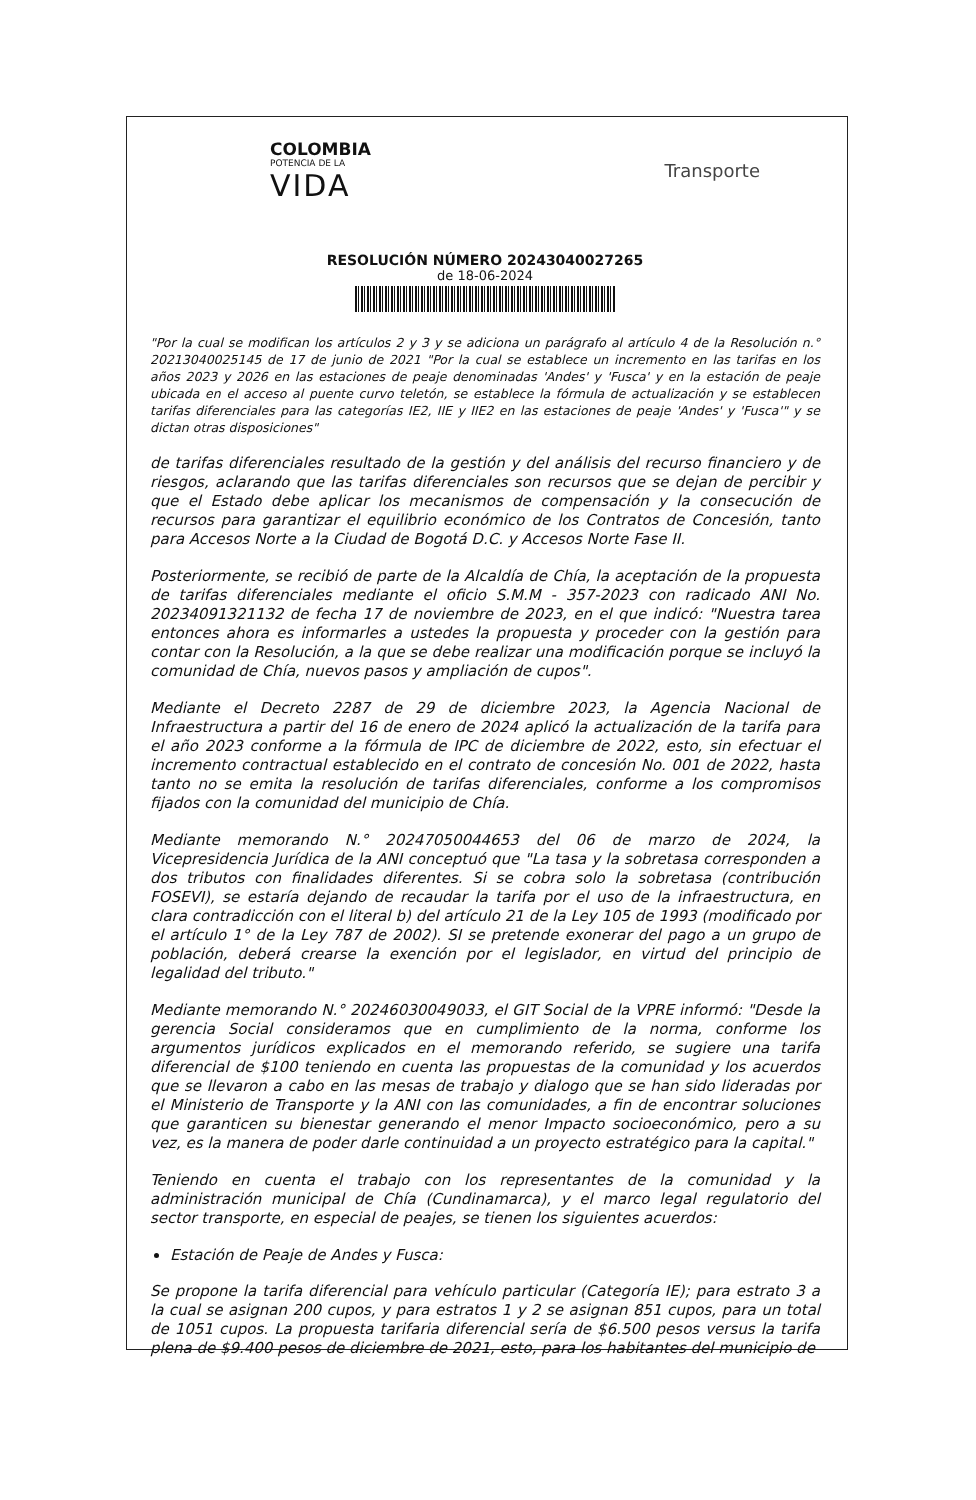COLOMBIA
POTENCIA DE LA
VIDA
Transporte
RESOLUCIÓN NÚMERO 20243040027265
de 18-06-2024
"Por la cual se modifican los artículos 2 y 3 y se adiciona un parágrafo al artículo 4 de la Resolución n.° 20213040025145 de 17 de junio de 2021 "Por la cual se establece un incremento en las tarifas en los años 2023 y 2026 en las estaciones de peaje denominadas 'Andes' y 'Fusca' y en la estación de peaje ubicada en el acceso al puente curvo teletón, se establece la fórmula de actualización y se establecen tarifas diferenciales para las categorías IE2, IIE y IIE2 en las estaciones de peaje 'Andes' y 'Fusca'" y se dictan otras disposiciones"
de tarifas diferenciales resultado de la gestión y del análisis del recurso financiero y de riesgos, aclarando que las tarifas diferenciales son recursos que se dejan de percibir y que el Estado debe aplicar los mecanismos de compensación y la consecución de recursos para garantizar el equilibrio económico de los Contratos de Concesión, tanto para Accesos Norte a la Ciudad de Bogotá D.C. y Accesos Norte Fase II.
Posteriormente, se recibió de parte de la Alcaldía de Chía, la aceptación de la propuesta de tarifas diferenciales mediante el oficio S.M.M - 357-2023 con radicado ANI No. 20234091321132 de fecha 17 de noviembre de 2023, en el que indicó: "Nuestra tarea entonces ahora es informarles a ustedes la propuesta y proceder con la gestión para contar con la Resolución, a la que se debe realizar una modificación porque se incluyó la comunidad de Chía, nuevos pasos y ampliación de cupos".
Mediante el Decreto 2287 de 29 de diciembre 2023, la Agencia Nacional de Infraestructura a partir del 16 de enero de 2024 aplicó la actualización de la tarifa para el año 2023 conforme a la fórmula de IPC de diciembre de 2022, esto, sin efectuar el incremento contractual establecido en el contrato de concesión No. 001 de 2022, hasta tanto no se emita la resolución de tarifas diferenciales, conforme a los compromisos fijados con la comunidad del municipio de Chía.
Mediante memorando N.° 20247050044653 del 06 de marzo de 2024, la Vicepresidencia Jurídica de la ANI conceptuó que "La tasa y la sobretasa corresponden a dos tributos con finalidades diferentes. Si se cobra solo la sobretasa (contribución FOSEVI), se estaría dejando de recaudar la tarifa por el uso de la infraestructura, en clara contradicción con el literal b) del artículo 21 de la Ley 105 de 1993 (modificado por el artículo 1° de la Ley 787 de 2002). SI se pretende exonerar del pago a un grupo de población, deberá crearse la exención por el legislador, en virtud del principio de legalidad del tributo."
Mediante memorando N.° 20246030049033, el GIT Social de la VPRE informó: "Desde la gerencia Social consideramos que en cumplimiento de la norma, conforme los argumentos jurídicos explicados en el memorando referido, se sugiere una tarifa diferencial de $100 teniendo en cuenta las propuestas de la comunidad y los acuerdos que se llevaron a cabo en las mesas de trabajo y dialogo que se han sido lideradas por el Ministerio de Transporte y la ANI con las comunidades, a fin de encontrar soluciones que garanticen su bienestar generando el menor Impacto socioeconómico, pero a su vez, es la manera de poder darle continuidad a un proyecto estratégico para la capital."
Teniendo en cuenta el trabajo con los representantes de la comunidad y la administración municipal de Chía (Cundinamarca), y el marco legal regulatorio del sector transporte, en especial de peajes, se tienen los siguientes acuerdos:
Estación de Peaje de Andes y Fusca:
Se propone la tarifa diferencial para vehículo particular (Categoría IE); para estrato 3 a la cual se asignan 200 cupos, y para estratos 1 y 2 se asignan 851 cupos, para un total de 1051 cupos. La propuesta tarifaria diferencial sería de $6.500 pesos versus la tarifa plena de $9.400 pesos de diciembre de 2021, esto, para los habitantes del municipio de